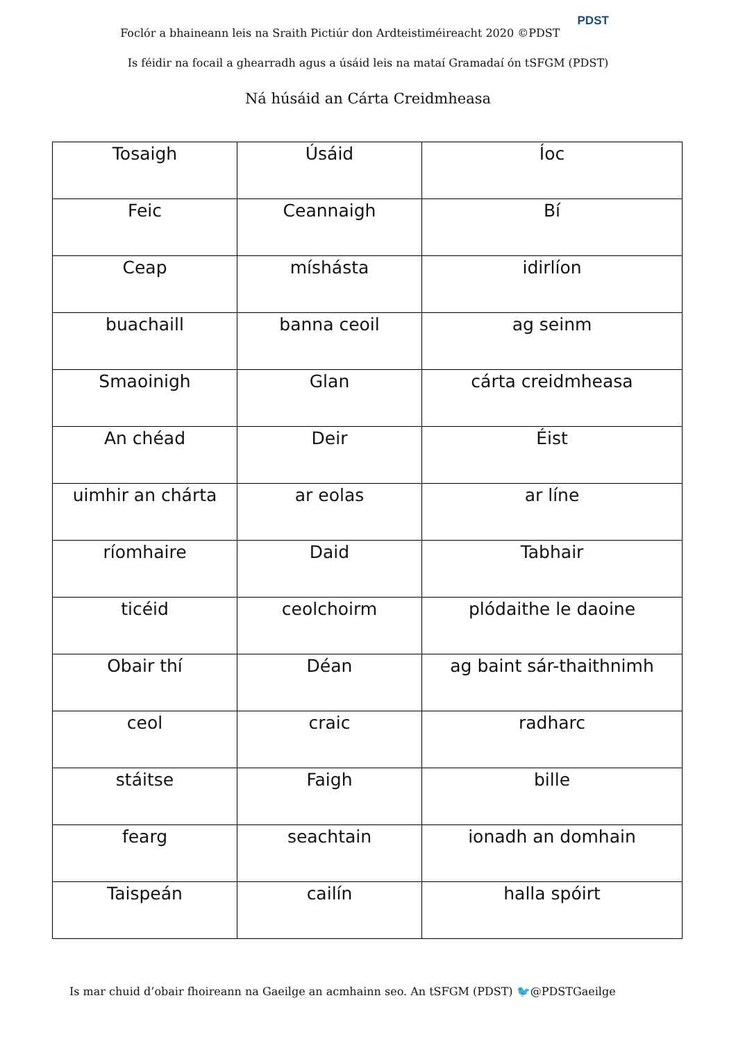Foclór a bhaineann leis na Sraith Pictiúr don Ardteistiméireacht 2020 ©PDST PDST
Is féidir na focail a ghearradh agus a úsáid leis na mataí Gramadaí ón tSFGM (PDST)
Ná húsáid an Cárta Creidmheasa
| Tosaigh | Úsáid | Íoc |
| Feic | Ceannaigh | Bí |
| Ceap | míshásta | idirlíon |
| buachaill | banna ceoil | ag seinm |
| Smaoinigh | Glan | cárta creidmheasa |
| An chéad | Deir | Éist |
| uimhir an chárta | ar eolas | ar líne |
| ríomhaire | Daid | Tabhair |
| ticéid | ceolchoirm | plódaithe le daoine |
| Obair thí | Déan | ag baint sár-thaithnimh |
| ceol | craic | radharc |
| stáitse | Faigh | bille |
| fearg | seachtain | ionadh an domhain |
| Taispeán | cailín | halla spóirt |
Is mar chuid d’obair fhoireann na Gaeilge an acmhainn seo. An tSFGM (PDST) 🐦@PDSTGaeilge